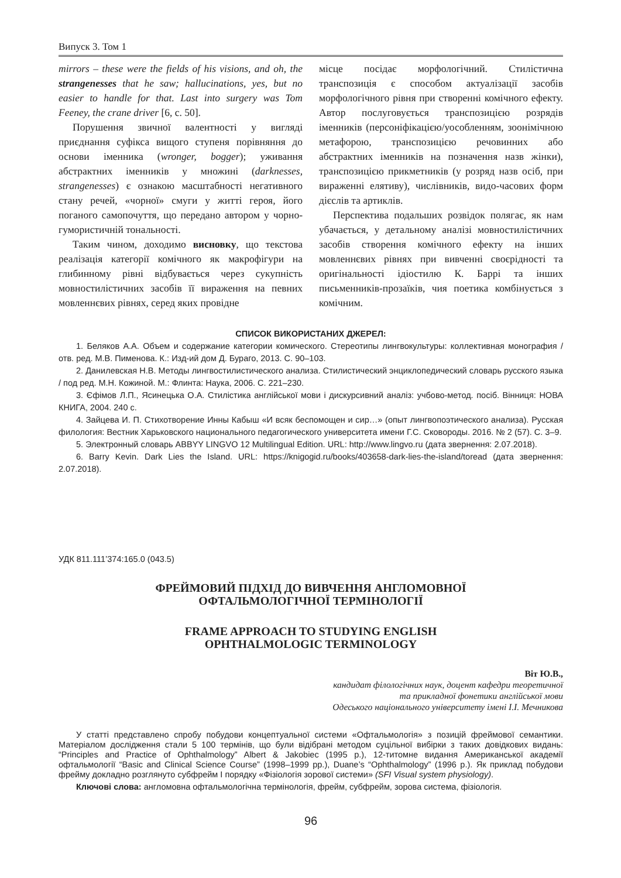Випуск 3. Том 1
mirrors – these were the fields of his visions, and oh, the strangenesses that he saw; hallucinations, yes, but no easier to handle for that. Last into surgery was Tom Feeney, the crane driver [6, с. 50].
Порушення звичної валентності у вигляді приєднання суфікса вищого ступеня порівняння до основи іменника (wronger, bogger); уживання абстрактних іменників у множині (darknesses, strangenesses) є ознакою масштабності негативного стану речей, «чорної» смуги у житті героя, його поганого самопочуття, що передано автором у чорно-гумористичній тональності.
Таким чином, доходимо висновку, що текстова реалізація категорії комічного як макрофігури на глибинному рівні відбувається через сукупність мовностилістичних засобів її вираження на певних мовленнєвих рівнях, серед яких провідне
місце посідає морфологічний. Стилістична транспозиція є способом актуалізації засобів морфологічного рівня при створенні комічного ефекту. Автор послуговується транспозицією розрядів іменників (персоніфікацією/уособленням, зоонімічною метафорою, транспозицією речовинних або абстрактних іменників на позначення назв жінки), транспозицією прикметників (у розряд назв осіб, при вираженні елятиву), числівників, видо-часових форм дієслів та артиклів.
Перспектива подальших розвідок полягає, як нам убачається, у детальному аналізі мовностилістичних засобів створення комічного ефекту на інших мовленнєвих рівнях при вивченні своєрідності та оригінальності ідіостилю К. Баррі та інших письменників-прозаїків, чия поетика комбінується з комічним.
СПИСОК ВИКОРИСТАНИХ ДЖЕРЕЛ:
1. Беляков А.А. Объем и содержание категории комического. Стереотипы лингвокультуры: коллективная монография / отв. ред. М.В. Пименова. К.: Изд-ий дом Д. Бураго, 2013. С. 90–103.
2. Данилевская Н.В. Методы лингвостилистического анализа. Стилистический энциклопедический словарь русского языка / под ред. М.Н. Кожиной. М.: Флинта: Наука, 2006. С. 221–230.
3. Єфімов Л.П., Ясинецька О.А. Стилістика англійської мови і дискурсивний аналіз: учбово-метод. посіб. Вінниця: НОВА КНИГА, 2004. 240 с.
4. Зайцева И. П. Стихотворение Инны Кабыш «И всяк беспомощен и сир…» (опыт лингвопоэтического анализа). Русская филология: Вестник Харьковского национального педагогического университета имени Г.С. Сковороды. 2016. № 2 (57). С. 3–9.
5. Электронный словарь ABBYY LINGVO 12 Multilingual Edition. URL: http://www.lingvo.ru (дата звернення: 2.07.2018).
6. Barry Kevin. Dark Lies the Island. URL: https://knigogid.ru/books/403658-dark-lies-the-island/toread (дата звернення: 2.07.2018).
УДК 811.111’374:165.0 (043.5)
ФРЕЙМОВИЙ ПІДХІД ДО ВИВЧЕННЯ АНГЛОМОВНОЇ
ОФТАЛЬМОЛОГІЧНОЇ ТЕРМІНОЛОГІЇ
FRAME APPROACH TO STUDYING ENGLISH
OPHTHALMOLOGIC TERMINOLOGY
Віт Ю.В.,
кандидат філологічних наук, доцент кафедри теоретичної
та прикладної фонетики англійської мови
Одеського національного університету імені І.І. Мечникова
У статті представлено спробу побудови концептуальної системи «Офтальмологія» з позицій фреймової семантики. Матеріалом дослідження стали 5 100 термінів, що були відібрані методом суцільної вибірки з таких довідкових видань: “Principles and Practice of Ophthalmology” Albert & Jakobiec (1995 р.), 12-титомне видання Американської академії офтальмології “Basic and Clinical Science Course” (1998–1999 рр.), Duane’s “Ophthalmology” (1996 р.). Як приклад побудови фрейму докладно розглянуто субфрейм І порядку «Фізіологія зорової системи» (SFI Visual system physiology).
Ключові слова: англомовна офтальмологічна термінологія, фрейм, субфрейм, зорова система, фізіологія.
96